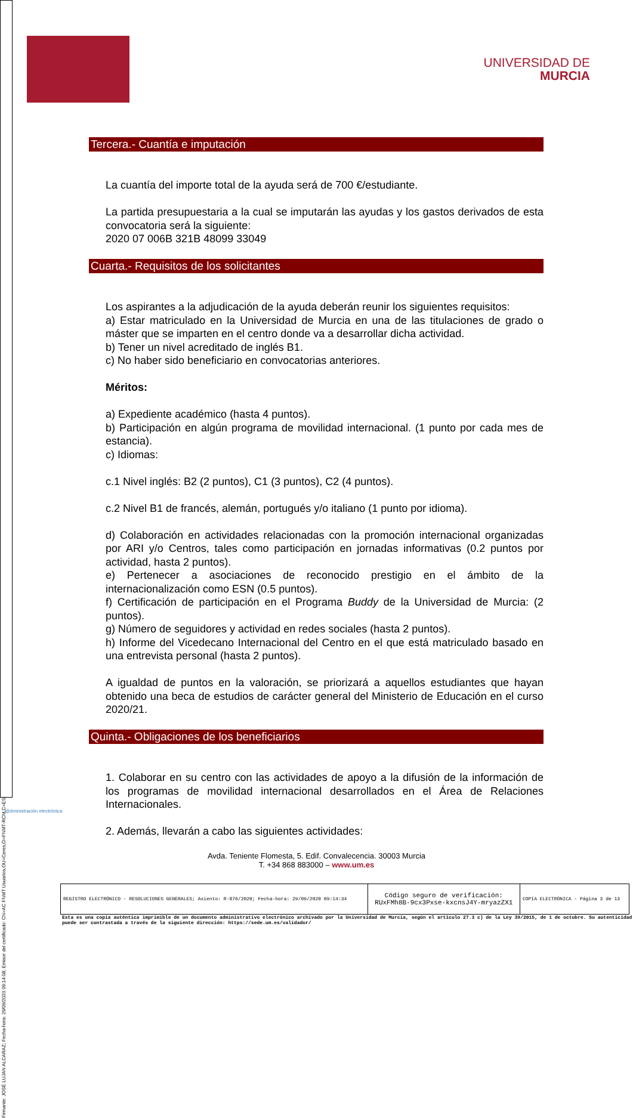Firmante: JOSÉ LUJAN ALCARAZ; Fecha-hora: 29/09/2020 09:14:08; Emisor del certificado: CN=AC FNMT Usuarios,OU=Ceres,O=FNMT-RCM,C=ES;
UNIVERSIDAD DE
MURCIA
Tercera.- Cuantía e imputación
La cuantía del importe total de la ayuda será de 700 €/estudiante.
La partida presupuestaria a la cual se imputarán las ayudas y los gastos derivados de esta convocatoria será la siguiente:
2020 07 006B 321B 48099 33049
Cuarta.- Requisitos de los solicitantes
Los aspirantes a la adjudicación de la ayuda deberán reunir los siguientes requisitos:
a) Estar matriculado en la Universidad de Murcia en una de las titulaciones de grado o máster que se imparten en el centro donde va a desarrollar dicha actividad.
b) Tener un nivel acreditado de inglés B1.
c) No haber sido beneficiario en convocatorias anteriores.
Méritos:
a) Expediente académico (hasta 4 puntos).
b) Participación en algún programa de movilidad internacional. (1 punto por cada mes de estancia).
c) Idiomas:
c.1 Nivel inglés: B2 (2 puntos), C1 (3 puntos), C2 (4 puntos).
c.2 Nivel B1 de francés, alemán, portugués y/o italiano (1 punto por idioma).
d) Colaboración en actividades relacionadas con la promoción internacional organizadas por ARI y/o Centros, tales como participación en jornadas informativas (0.2 puntos por actividad, hasta 2 puntos).
e) Pertenecer a asociaciones de reconocido prestigio en el ámbito de la internacionalización como ESN (0.5 puntos).
f) Certificación de participación en el Programa Buddy de la Universidad de Murcia: (2 puntos).
g) Número de seguidores y actividad en redes sociales (hasta 2 puntos).
h) Informe del Vicedecano Internacional del Centro en el que está matriculado basado en una entrevista personal (hasta 2 puntos).
A igualdad de puntos en la valoración, se priorizará a aquellos estudiantes que hayan obtenido una beca de estudios de carácter general del Ministerio de Educación en el curso 2020/21.
Quinta.- Obligaciones de los beneficiarios
1. Colaborar en su centro con las actividades de apoyo a la difusión de la información de los programas de movilidad internacional desarrollados en el Área de Relaciones Internacionales.
2. Además, llevarán a cabo las siguientes actividades:
Avda. Teniente Flomesta, 5. Edif. Convalecencia. 30003 Murcia
T. +34 868 883000 – www.um.es
@dministración electrónica
| REGISTRO ELECTRÓNICO - RESOLUCIONES GENERALES; Asiento: R-876/2020; Fecha-hora: 29/09/2020 09:14:34 | Código seguro de verificación: RUxFMh8B-9cx3Pxse-kxcnsJ4Y-mryazZX1 | COPIA ELECTRÓNICA - Página 3 de 13 |
Esta es una copia auténtica imprimible de un documento administrativo electrónico archivado por la Universidad de Murcia, según el artículo 27.3 c) de la Ley 39/2015, de 1 de octubre. Su autenticidad puede ser contrastada a través de la siguiente dirección: https://sede.um.es/validador/